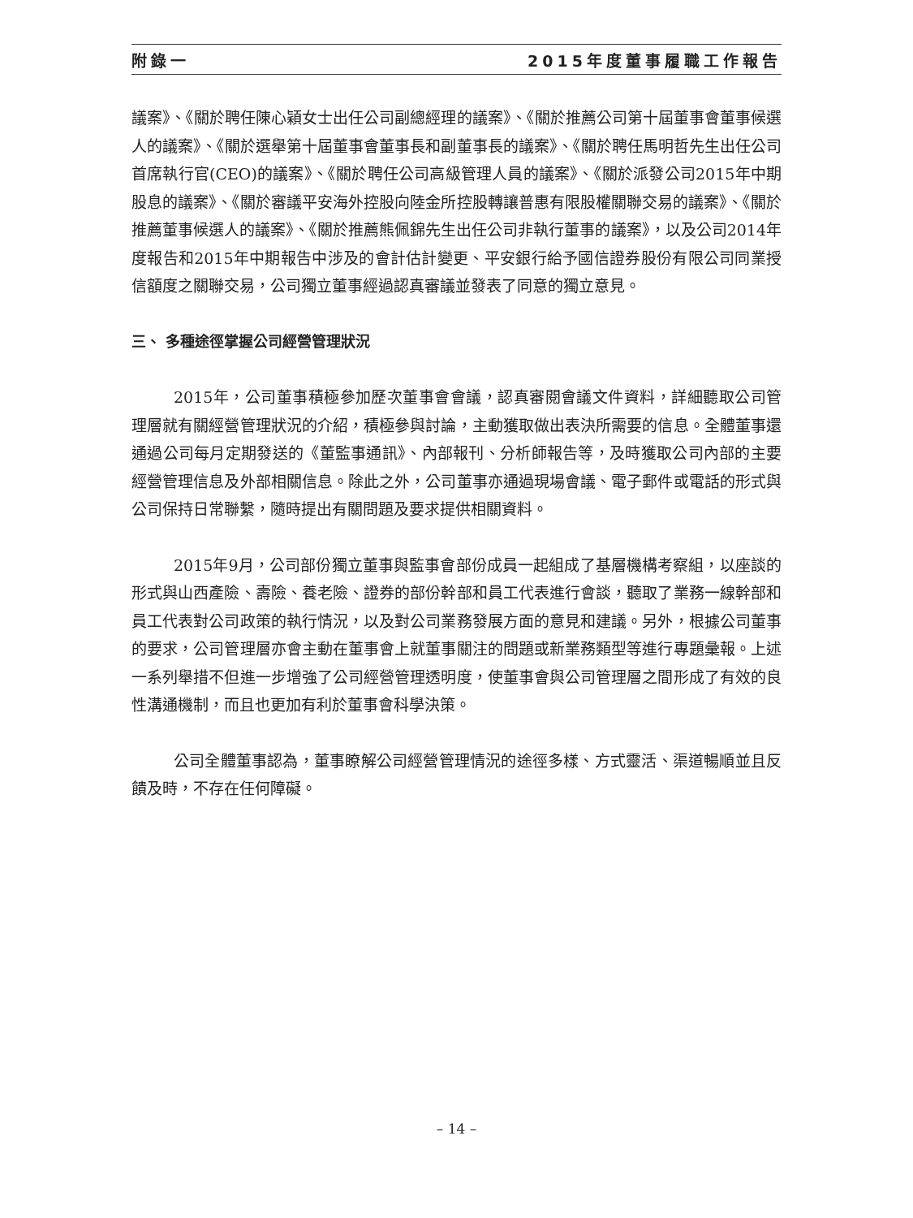附錄一 2015年度董事履職工作報告
議案》、《關於聘任陳心穎女士出任公司副總經理的議案》、《關於推薦公司第十屆董事會董事候選人的議案》、《關於選舉第十屆董事會董事長和副董事長的議案》、《關於聘任馬明哲先生出任公司首席執行官(CEO)的議案》、《關於聘任公司高級管理人員的議案》、《關於派發公司2015年中期股息的議案》、《關於審議平安海外控股向陸金所控股轉讓普惠有限股權關聯交易的議案》、《關於推薦董事候選人的議案》、《關於推薦熊佩錦先生出任公司非執行董事的議案》，以及公司2014年度報告和2015年中期報告中涉及的會計估計變更、平安銀行給予國信證券股份有限公司同業授信額度之關聯交易，公司獨立董事經過認真審議並發表了同意的獨立意見。
三、 多種途徑掌握公司經營管理狀況
2015年，公司董事積極參加歷次董事會會議，認真審閱會議文件資料，詳細聽取公司管理層就有關經營管理狀況的介紹，積極參與討論，主動獲取做出表決所需要的信息。全體董事還通過公司每月定期發送的《董監事通訊》、內部報刊、分析師報告等，及時獲取公司內部的主要經營管理信息及外部相關信息。除此之外，公司董事亦通過現場會議、電子郵件或電話的形式與公司保持日常聯繫，隨時提出有關問題及要求提供相關資料。
2015年9月，公司部份獨立董事與監事會部份成員一起組成了基層機構考察組，以座談的形式與山西產險、壽險、養老險、證券的部份幹部和員工代表進行會談，聽取了業務一線幹部和員工代表對公司政策的執行情況，以及對公司業務發展方面的意見和建議。另外，根據公司董事的要求，公司管理層亦會主動在董事會上就董事關注的問題或新業務類型等進行專題彙報。上述一系列舉措不但進一步增強了公司經營管理透明度，使董事會與公司管理層之間形成了有效的良性溝通機制，而且也更加有利於董事會科學決策。
公司全體董事認為，董事瞭解公司經營管理情況的途徑多樣、方式靈活、渠道暢順並且反饋及時，不存在任何障礙。
– 14 –